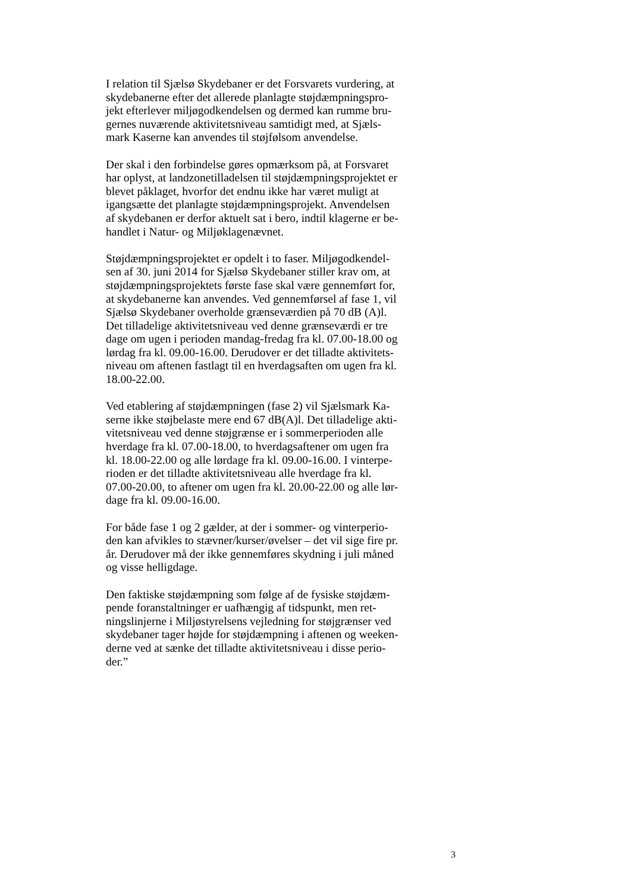I relation til Sjælsø Skydebaner er det Forsvarets vurdering, at
skydebanerne efter det allerede planlagte støjdæmpningspro-
jekt efterlever miljøgodkendelsen og dermed kan rumme bru-
gernes nuværende aktivitetsniveau samtidigt med, at Sjæls-
mark Kaserne kan anvendes til støjfølsom anvendelse.
Der skal i den forbindelse gøres opmærksom på, at Forsvaret
har oplyst, at landzonetilladelsen til støjdæmpningsprojektet er
blevet påklaget, hvorfor det endnu ikke har været muligt at
igangsætte det planlagte støjdæmpningsprojekt. Anvendelsen
af skydebanen er derfor aktuelt sat i bero, indtil klagerne er be-
handlet i Natur- og Miljøklagenævnet.
Støjdæmpningsprojektet er opdelt i to faser. Miljøgodkendel-
sen af 30. juni 2014 for Sjælsø Skydebaner stiller krav om, at
støjdæmpningsprojektets første fase skal være gennemført for,
at skydebanerne kan anvendes. Ved gennemførsel af fase 1, vil
Sjælsø Skydebaner overholde grænseværdien på 70 dB (A)l.
Det tilladelige aktivitetsniveau ved denne grænseværdi er tre
dage om ugen i perioden mandag-fredag fra kl. 07.00-18.00 og
lørdag fra kl. 09.00-16.00. Derudover er det tilladte aktivitets-
niveau om aftenen fastlagt til en hverdagsaften om ugen fra kl.
18.00-22.00.
Ved etablering af støjdæmpningen (fase 2) vil Sjælsmark Ka-
serne ikke støjbelaste mere end 67 dB(A)l. Det tilladelige akti-
vitetsniveau ved denne støjgrænse er i sommerperioden alle
hverdage fra kl. 07.00-18.00, to hverdagsaftener om ugen fra
kl. 18.00-22.00 og alle lørdage fra kl. 09.00-16.00. I vinterpe-
rioden er det tilladte aktivitetsniveau alle hverdage fra kl.
07.00-20.00, to aftener om ugen fra kl. 20.00-22.00 og alle lør-
dage fra kl. 09.00-16.00.
For både fase 1 og 2 gælder, at der i sommer- og vinterperio-
den kan afvikles to stævner/kurser/øvelser – det vil sige fire pr.
år. Derudover må der ikke gennemføres skydning i juli måned
og visse helligdage.
Den faktiske støjdæmpning som følge af de fysiske støjdæm-
pende foranstaltninger er uafhængig af tidspunkt, men ret-
ningslinjerne i Miljøstyrelsens vejledning for støjgrænser ved
skydebaner tager højde for støjdæmpning i aftenen og weeken-
derne ved at sænke det tilladte aktivitetsniveau i disse perio-
der.”
3